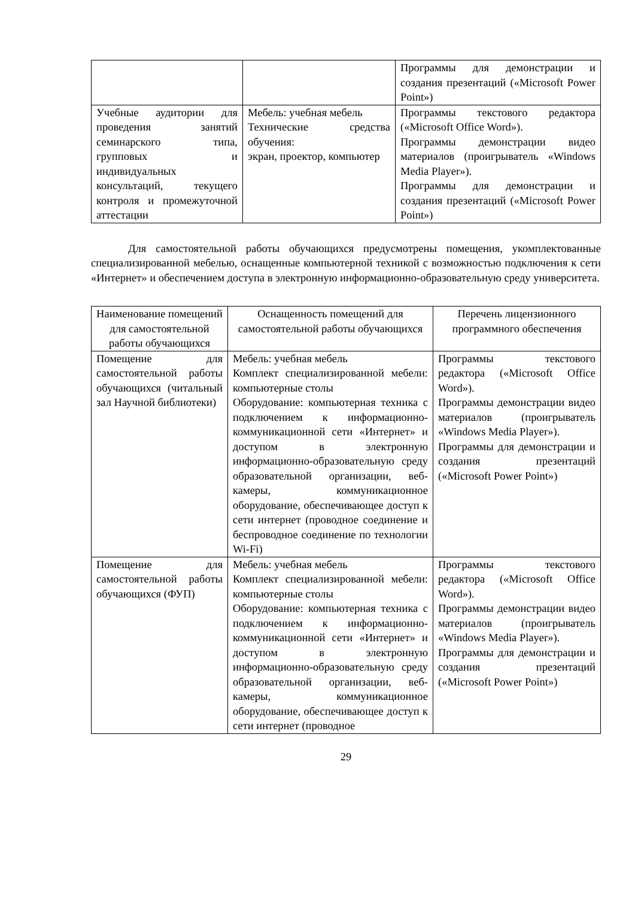| | | Программы для демонстрации и создания презентаций («Microsoft Power Point») |
| Учебные аудитории для проведения занятий семинарского типа, групповых и индивидуальных консультаций, текущего контроля и промежуточной аттестации | Мебель: учебная мебель Технические средства обучения: экран, проектор, компьютер | Программы текстового редактора («Microsoft Office Word»). Программы демонстрации видео материалов (проигрыватель «Windows Media Player»). Программы для демонстрации и создания презентаций («Microsoft Power Point») |
Для самостоятельной работы обучающихся предусмотрены помещения, укомплектованные специализированной мебелью, оснащенные компьютерной техникой с возможностью подключения к сети «Интернет» и обеспечением доступа в электронную информационно-образовательную среду университета.
| Наименование помещений для самостоятельной работы обучающихся | Оснащенность помещений для самостоятельной работы обучающихся | Перечень лицензионного программного обеспечения |
| --- | --- | --- |
| Помещение для самостоятельной работы обучающихся (читальный зал Научной библиотеки) | Мебель: учебная мебель Комплект специализированной мебели: компьютерные столы Оборудование: компьютерная техника с подключением к информационно-коммуникационной сети «Интернет» и доступом в электронную информационно-образовательную среду образовательной организации, веб-камеры, коммуникационное оборудование, обеспечивающее доступ к сети интернет (проводное соединение и беспроводное соединение по технологии Wi-Fi) | Программы текстового редактора («Microsoft Office Word»). Программы демонстрации видео материалов (проигрыватель «Windows Media Player»). Программы для демонстрации и создания презентаций («Microsoft Power Point») |
| Помещение для самостоятельной работы обучающихся (ФУП) | Мебель: учебная мебель Комплект специализированной мебели: компьютерные столы Оборудование: компьютерная техника с подключением к информационно-коммуникационной сети «Интернет» и доступом в электронную информационно-образовательную среду образовательной организации, веб-камеры, коммуникационное оборудование, обеспечивающее доступ к сети интернет (проводное | Программы текстового редактора («Microsoft Office Word»). Программы демонстрации видео материалов (проигрыватель «Windows Media Player»). Программы для демонстрации и создания презентаций («Microsoft Power Point») |
29